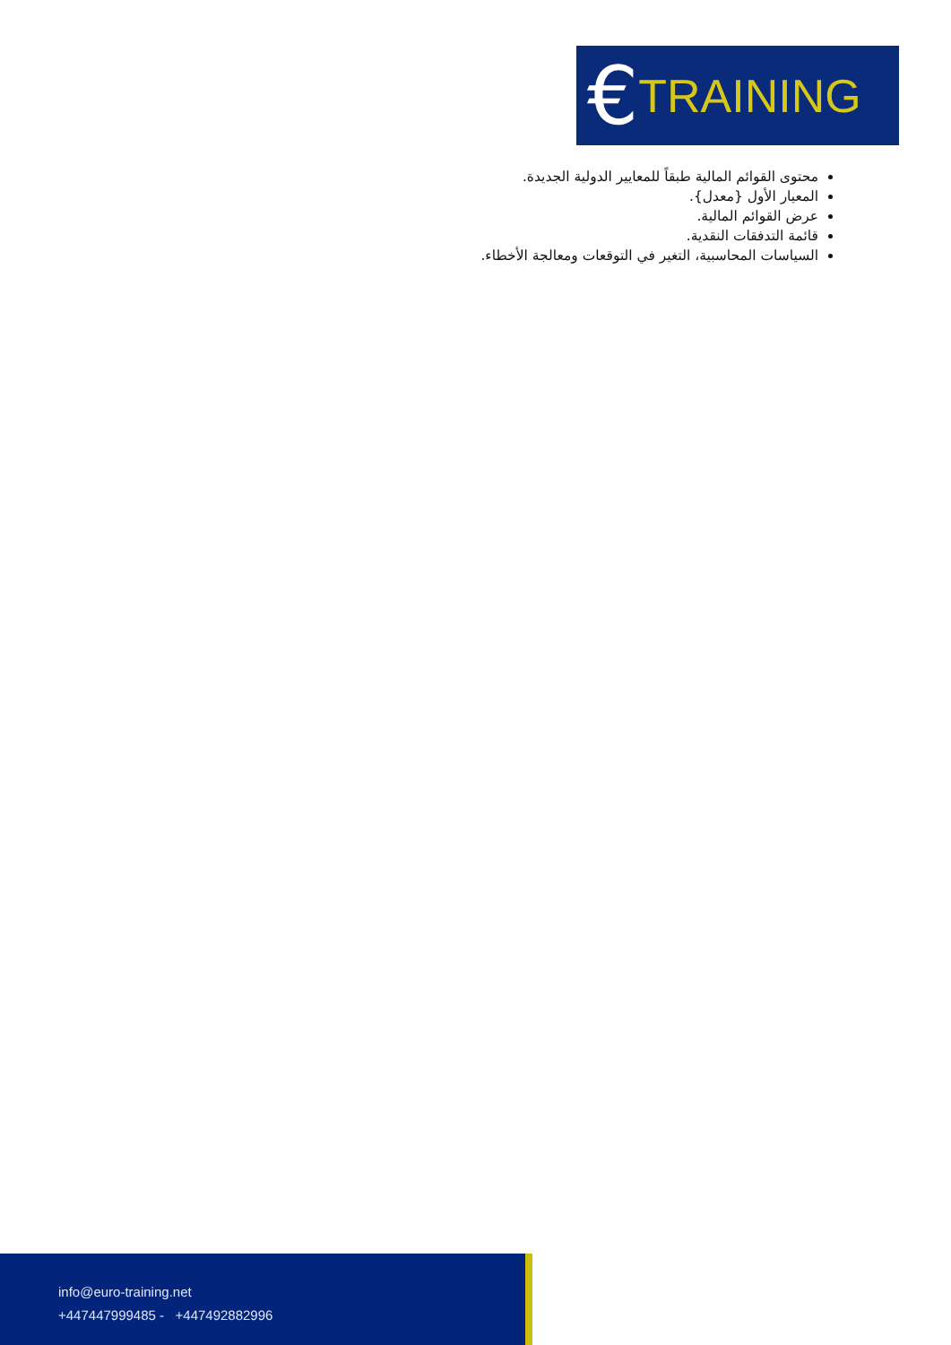€ TRAINING
محتوى القوائم المالية طبقاً للمعايير الدولية الجديدة.
المعيار الأول {معدل}.
عرض القوائم المالية.
قائمة التدفقات النقدية.
السياسات المحاسبية، التغير في التوقعات ومعالجة الأخطاء.
info@euro-training.net
+447447999485 - +447492882996